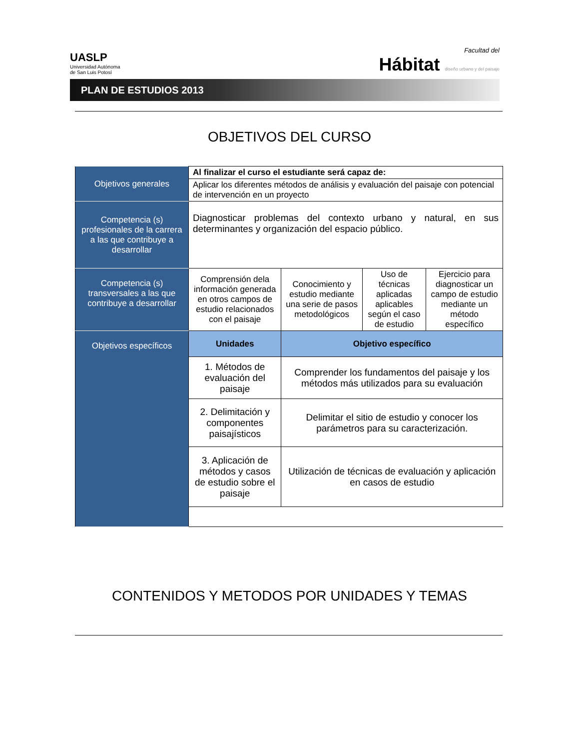UASLP
Universidad Autónoma
de San Luis Potosí
Facultad del
Hábitat diseño urbano y del paisaje
PLAN DE ESTUDIOS 2013
OBJETIVOS DEL CURSO
| Objetivos generales | Al finalizar el curso el estudiante será capaz de: | | | |
| | Aplicar los diferentes métodos de análisis y evaluación del paisaje con potencial de intervención en un proyecto | | | |
| Competencia (s) profesionales de la carrera a las que contribuye a desarrollar | Diagnosticar problemas del contexto urbano y natural, en sus determinantes y organización del espacio público. | | | |
| Competencia (s) transversales a las que contribuye a desarrollar | Comprensión dela información generada en otros campos de estudio relacionados con el paisaje | Conocimiento y estudio mediante una serie de pasos metodológicos | Uso de técnicas aplicadas aplicables según el caso de estudio | Ejercicio para diagnosticar un campo de estudio mediante un método específico |
| Objetivos específicos | Unidades | Objetivo específico | | |
| | 1. Métodos de evaluación del paisaje | Comprender los fundamentos del paisaje y los métodos más utilizados para su evaluación | | |
| | 2. Delimitación y componentes paisajísticos | Delimitar el sitio de estudio y conocer los parámetros para su caracterización. | | |
| | 3. Aplicación de métodos y casos de estudio sobre el paisaje | Utilización de técnicas de evaluación y aplicación en casos de estudio | | |
CONTENIDOS Y METODOS POR UNIDADES Y TEMAS